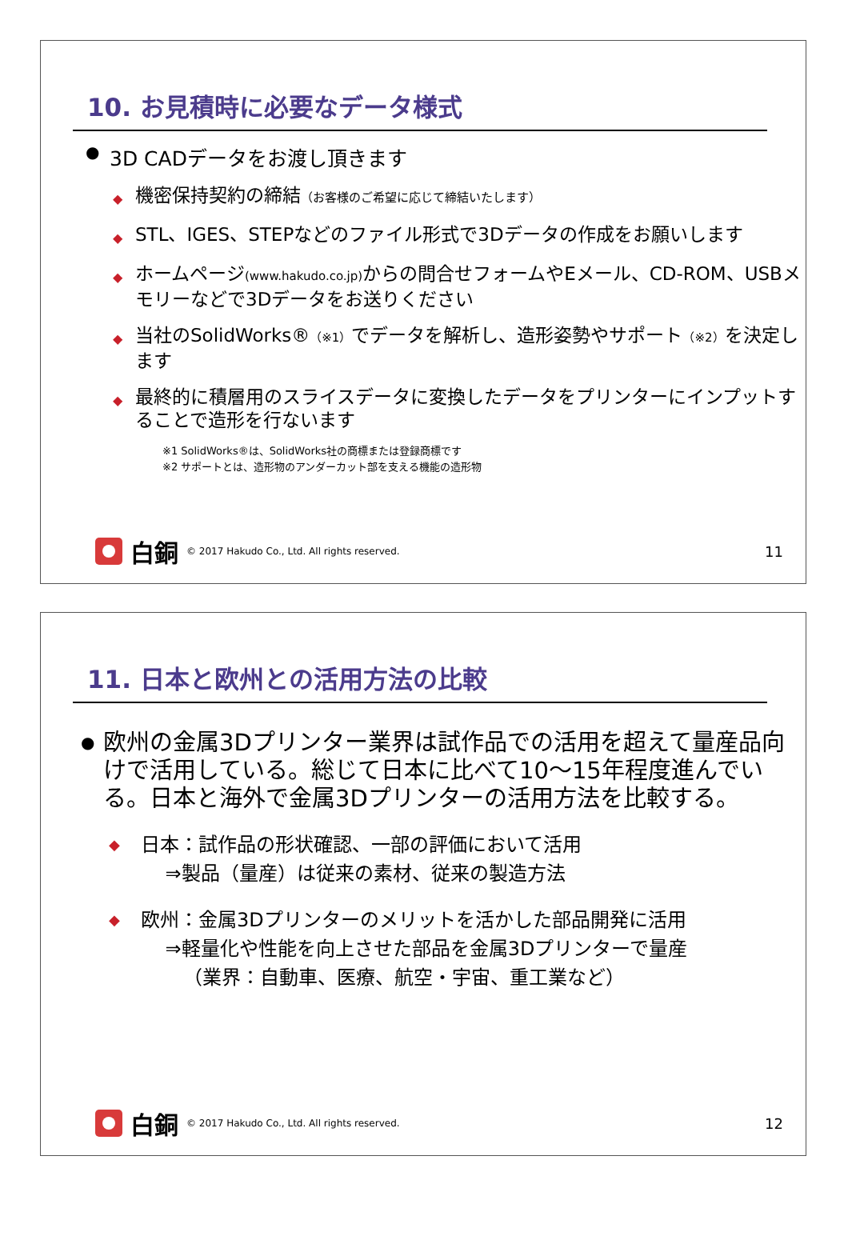10. お見積時に必要なデータ様式
● 3D CADデータをお渡し頂きます
◆ 機密保持契約の締結（お客様のご希望に応じて締結いたします）
◆ STL、IGES、STEPなどのファイル形式で3Dデータの作成をお願いします
◆ ホームページ(www.hakudo.co.jp) からの問合せフォームやEメール、CD-ROM、USBメモリーなどで3Dデータをお送りください
◆ 当社のSolidWorks®（※1）でデータを解析し、造形姿勢やサポート（※2）を決定します
◆ 最終的に積層用のスライスデータに変換したデータをプリンターにインプットすることで造形を行ないます
※1 SolidWorks®は、SolidWorks社の商標または登録商標です
※2 サポートとは、造形物のアンダーカット部を支える機能の造形物
白銅 © 2017 Hakudo Co., Ltd. All rights reserved. 11
11. 日本と欧州との活用方法の比較
● 欧州の金属3Dプリンター業界は試作品での活用を超えて量産品向けで活用している。総じて日本に比べて10～15年程度進んでいる。日本と海外で金属3Dプリンターの活用方法を比較する。
◆ 日本：試作品の形状確認、一部の評価において活用
⇒製品（量産）は従来の素材、従来の製造方法
◆ 欧州：金属3Dプリンターのメリットを活かした部品開発に活用
⇒軽量化や性能を向上させた部品を金属3Dプリンターで量産
（業界：自動車、医療、航空・宇宙、重工業など）
白銅 © 2017 Hakudo Co., Ltd. All rights reserved. 12